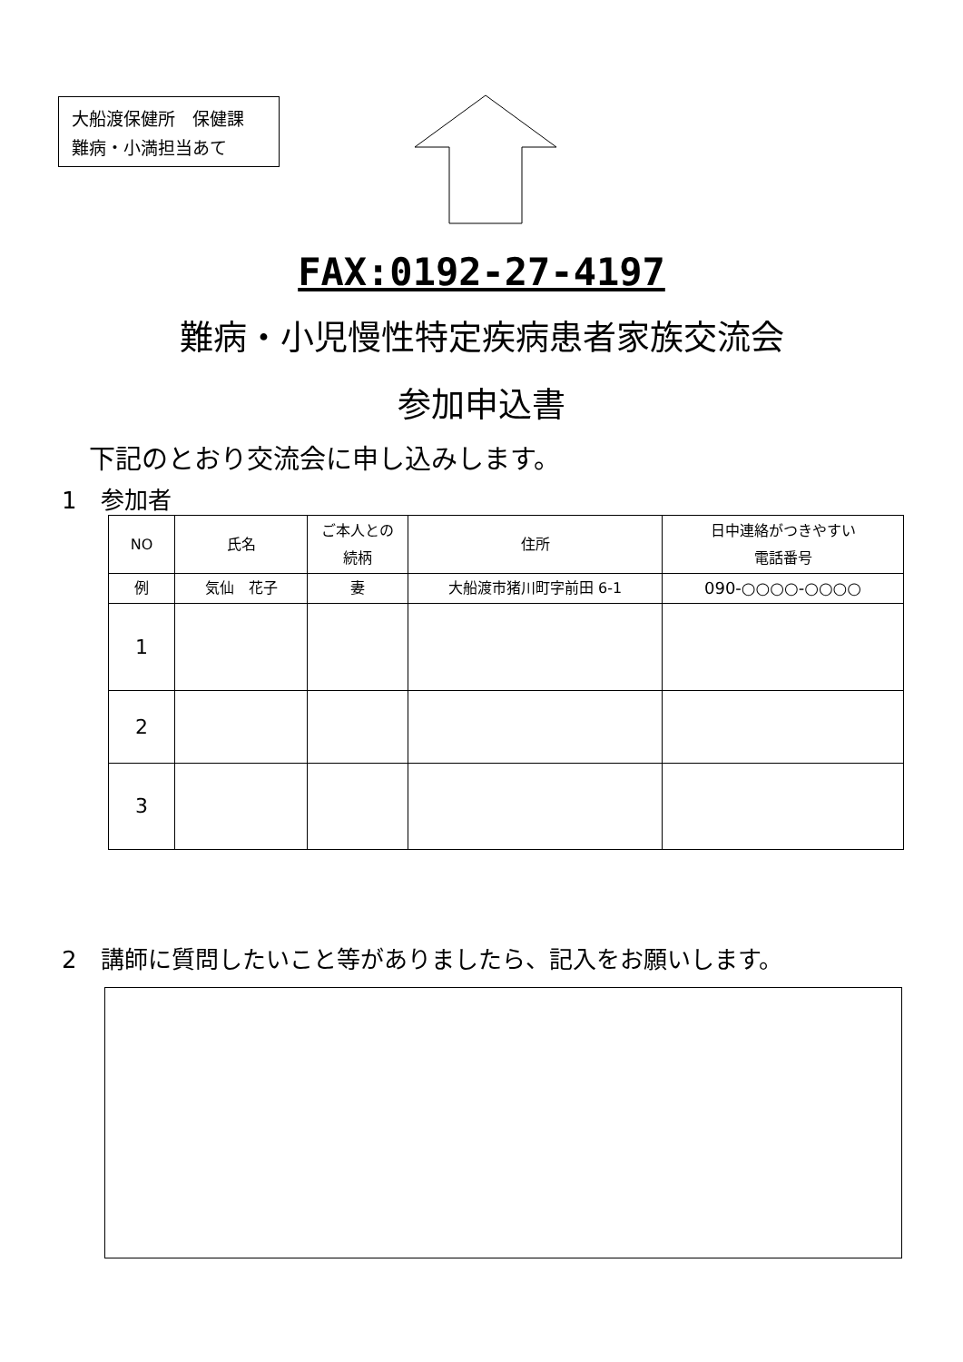大船渡保健所　保健課
難病・小満担当あて
FAX:0192-27-4197
難病・小児慢性特定疾病患者家族交流会
参加申込書
下記のとおり交流会に申し込みします。
1　参加者
| NO | 氏名 | ご本人との 続柄 | 住所 | 日中連絡がつきやすい 電話番号 |
| --- | --- | --- | --- | --- |
| 例 | 気仙 花子 | 妻 | 大船渡市猪川町字前田 6-1 | 090-○○○○-○○○○ |
| 1 | | | | |
| 2 | | | | |
| 3 | | | | |
2　講師に質問したいこと等がありましたら、記入をお願いします。